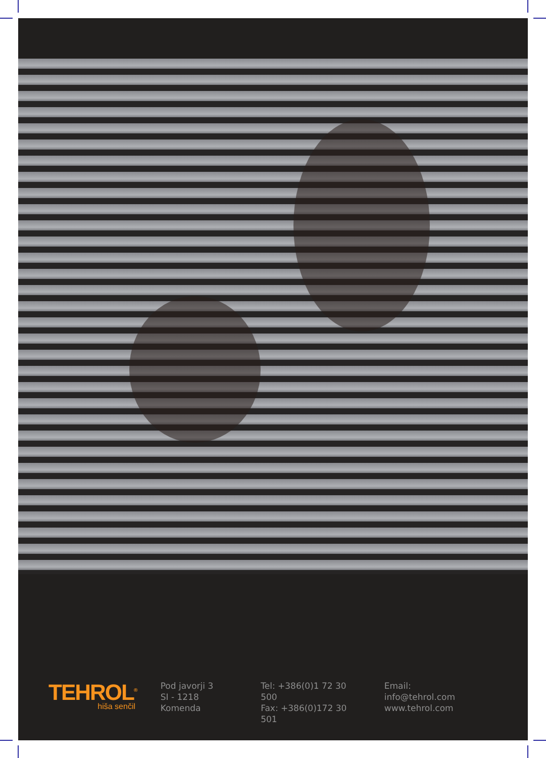TEHROL<sup>®</sup>
hiša senčil
Pod javorji 3
SI - 1218 Komenda
Tel: +386(0)1 72 30 500
Fax: +386(0)172 30 501
Email: info@tehrol.com
www.tehrol.com